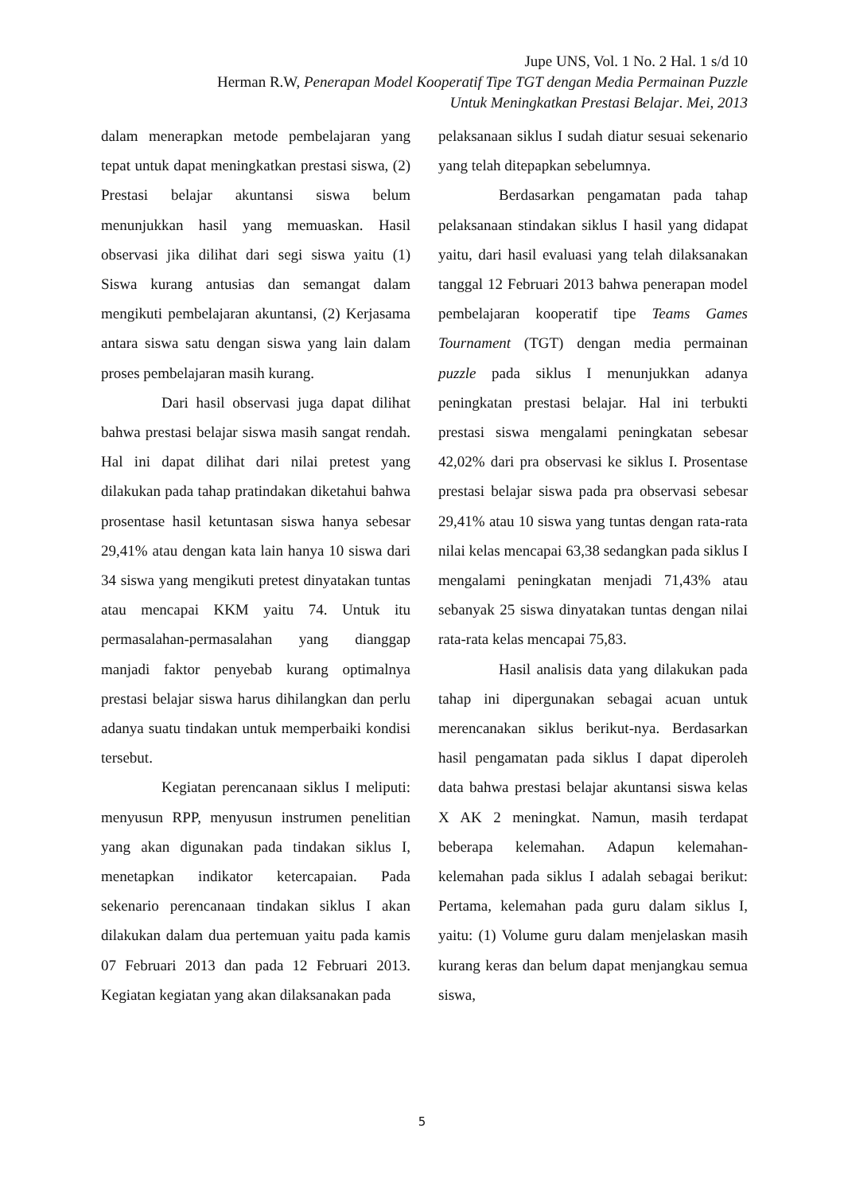Jupe UNS, Vol. 1 No. 2 Hal. 1 s/d 10
Herman R.W, Penerapan Model Kooperatif Tipe TGT dengan Media Permainan Puzzle
Untuk Meningkatkan Prestasi Belajar. Mei, 2013
dalam menerapkan metode pembelajaran yang tepat untuk dapat meningkatkan prestasi siswa, (2) Prestasi belajar akuntansi siswa belum menunjukkan hasil yang memuaskan. Hasil observasi jika dilihat dari segi siswa yaitu (1) Siswa kurang antusias dan semangat dalam mengikuti pembelajaran akuntansi, (2) Kerjasama antara siswa satu dengan siswa yang lain dalam proses pembelajaran masih kurang.
Dari hasil observasi juga dapat dilihat bahwa prestasi belajar siswa masih sangat rendah. Hal ini dapat dilihat dari nilai pretest yang dilakukan pada tahap pratindakan diketahui bahwa prosentase hasil ketuntasan siswa hanya sebesar 29,41% atau dengan kata lain hanya 10 siswa dari 34 siswa yang mengikuti pretest dinyatakan tuntas atau mencapai KKM yaitu 74. Untuk itu permasalahan-permasalahan yang dianggap manjadi faktor penyebab kurang optimalnya prestasi belajar siswa harus dihilangkan dan perlu adanya suatu tindakan untuk memperbaiki kondisi tersebut.
Kegiatan perencanaan siklus I meliputi: menyusun RPP, menyusun instrumen penelitian yang akan digunakan pada tindakan siklus I, menetapkan indikator ketercapaian. Pada sekenario perencanaan tindakan siklus I akan dilakukan dalam dua pertemuan yaitu pada kamis 07 Februari 2013 dan pada 12 Februari 2013. Kegiatan kegiatan yang akan dilaksanakan pada
pelaksanaan siklus I sudah diatur sesuai sekenario yang telah ditepapkan sebelumnya.
Berdasarkan pengamatan pada tahap pelaksanaan stindakan siklus I hasil yang didapat yaitu, dari hasil evaluasi yang telah dilaksanakan tanggal 12 Februari 2013 bahwa penerapan model pembelajaran kooperatif tipe Teams Games Tournament (TGT) dengan media permainan puzzle pada siklus I menunjukkan adanya peningkatan prestasi belajar. Hal ini terbukti prestasi siswa mengalami peningkatan sebesar 42,02% dari pra observasi ke siklus I. Prosentase prestasi belajar siswa pada pra observasi sebesar 29,41% atau 10 siswa yang tuntas dengan rata-rata nilai kelas mencapai 63,38 sedangkan pada siklus I mengalami peningkatan menjadi 71,43% atau sebanyak 25 siswa dinyatakan tuntas dengan nilai rata-rata kelas mencapai 75,83.
Hasil analisis data yang dilakukan pada tahap ini dipergunakan sebagai acuan untuk merencanakan siklus berikut-nya. Berdasarkan hasil pengamatan pada siklus I dapat diperoleh data bahwa prestasi belajar akuntansi siswa kelas X AK 2 meningkat. Namun, masih terdapat beberapa kelemahan. Adapun kelemahan-kelemahan pada siklus I adalah sebagai berikut: Pertama, kelemahan pada guru dalam siklus I, yaitu: (1) Volume guru dalam menjelaskan masih kurang keras dan belum dapat menjangkau semua siswa,
5